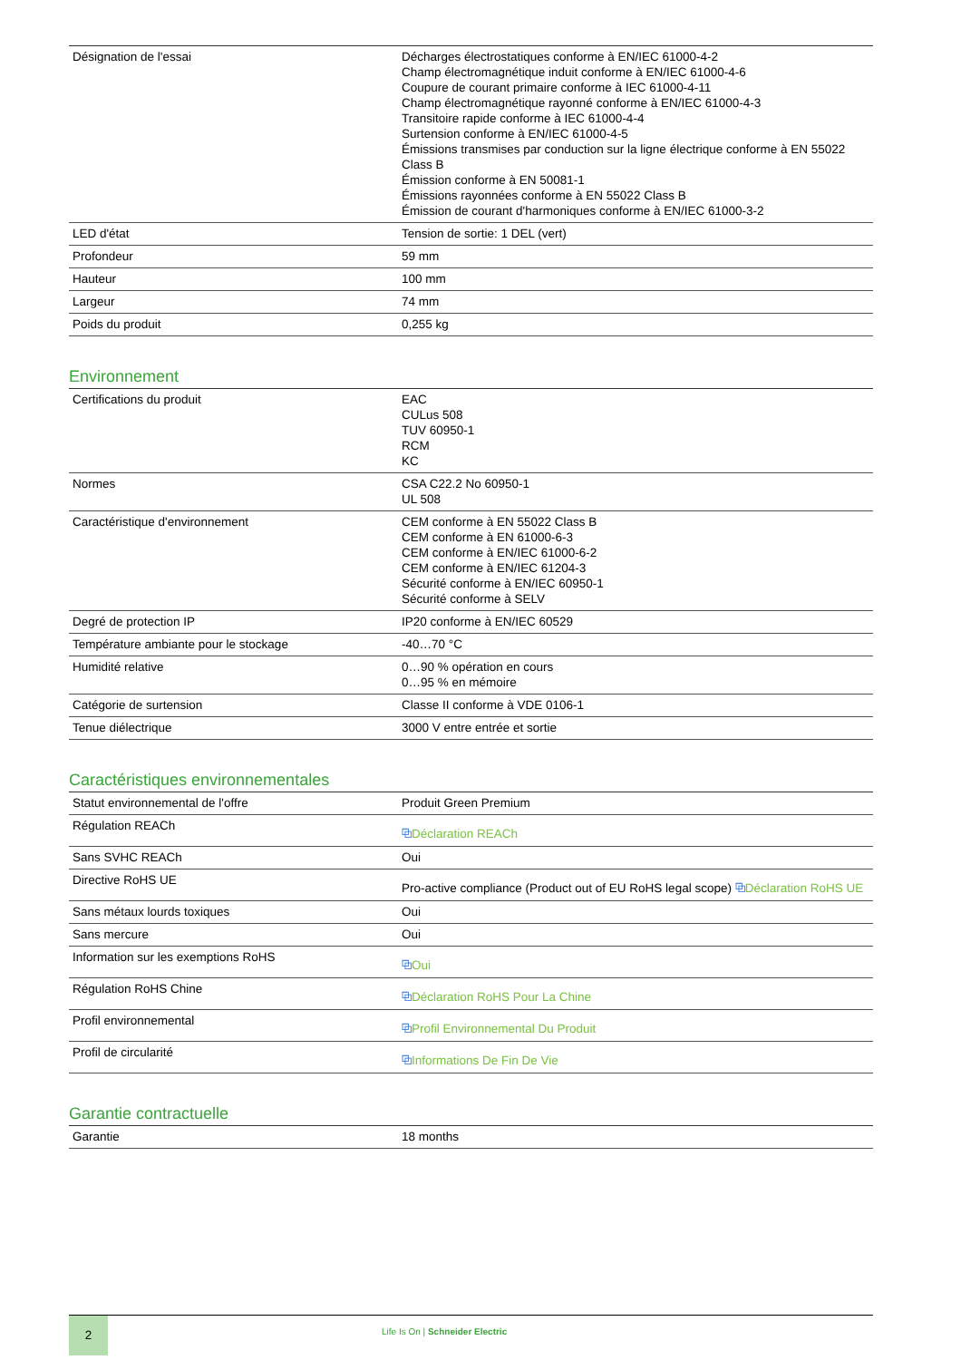| Désignation de l'essai | Décharges électrostatiques conforme à EN/IEC 61000-4-2 Champ électromagnétique induit conforme à EN/IEC 61000-4-6 Coupure de courant primaire conforme à IEC 61000-4-11 Champ électromagnétique rayonné conforme à EN/IEC 61000-4-3 Transitoire rapide conforme à IEC 61000-4-4 Surtension conforme à EN/IEC 61000-4-5 Émissions transmises par conduction sur la ligne électrique conforme à EN 55022 Class B Émission conforme à EN 50081-1 Émissions rayonnées conforme à EN 55022 Class B Émission de courant d'harmoniques conforme à EN/IEC 61000-3-2 |
| LED d'état | Tension de sortie: 1 DEL (vert) |
| Profondeur | 59 mm |
| Hauteur | 100 mm |
| Largeur | 74 mm |
| Poids du produit | 0,255 kg |
Environnement
| Certifications du produit | EAC CULus 508 TUV 60950-1 RCM KC |
| Normes | CSA C22.2 No 60950-1 UL 508 |
| Caractéristique d'environnement | CEM conforme à EN 55022 Class B CEM conforme à EN 61000-6-3 CEM conforme à EN/IEC 61000-6-2 CEM conforme à EN/IEC 61204-3 Sécurité conforme à EN/IEC 60950-1 Sécurité conforme à SELV |
| Degré de protection IP | IP20 conforme à EN/IEC 60529 |
| Température ambiante pour le stockage | -40…70 °C |
| Humidité relative | 0…90 % opération en cours 0…95 % en mémoire |
| Catégorie de surtension | Classe II conforme à VDE 0106-1 |
| Tenue diélectrique | 3000 V entre entrée et sortie |
Caractéristiques environnementales
| Statut environnemental de l'offre | Produit Green Premium |
| Régulation REACh | ⧉ Déclaration REACh |
| Sans SVHC REACh | Oui |
| Directive RoHS UE | Pro-active compliance (Product out of EU RoHS legal scope) ⧉ Déclaration RoHS UE |
| Sans métaux lourds toxiques | Oui |
| Sans mercure | Oui |
| Information sur les exemptions RoHS | ⧉ Oui |
| Régulation RoHS Chine | ⧉ Déclaration RoHS Pour La Chine |
| Profil environnemental | ⧉ Profil Environnemental Du Produit |
| Profil de circularité | ⧉ Informations De Fin De Vie |
Garantie contractuelle
| Garantie | 18 months |
2
Life Is On | Schneider Electric